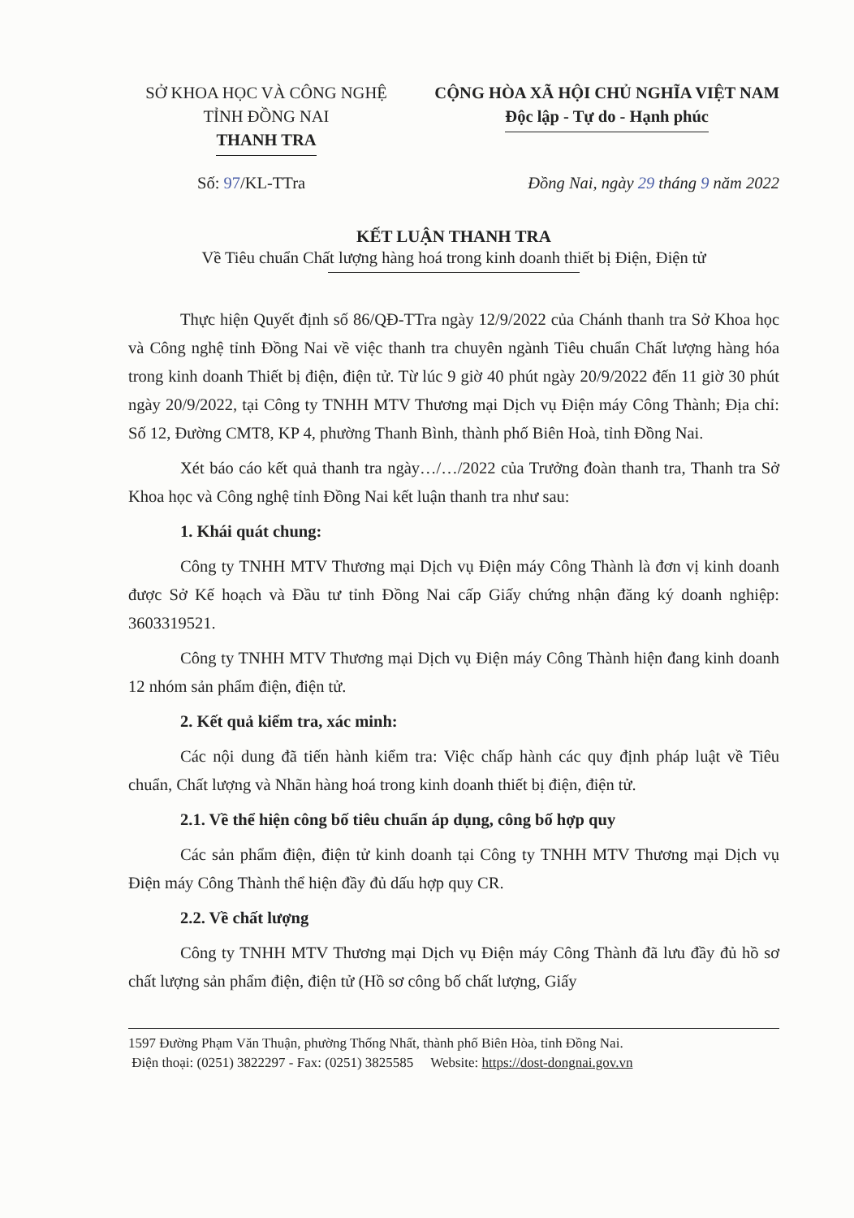SỞ KHOA HỌC VÀ CÔNG NGHỆ
TỈNH ĐỒNG NAI
THANH TRA
CỘNG HÒA XÃ HỘI CHỦ NGHĨA VIỆT NAM
Độc lập - Tự do - Hạnh phúc
Số: 97/KL-TTra Đồng Nai, ngày 29 tháng 9 năm 2022
KẾT LUẬN THANH TRA
Về Tiêu chuẩn Chất lượng hàng hoá trong kinh doanh thiết bị Điện, Điện tử
Thực hiện Quyết định số 86/QĐ-TTra ngày 12/9/2022 của Chánh thanh tra Sở Khoa học và Công nghệ tỉnh Đồng Nai về việc thanh tra chuyên ngành Tiêu chuẩn Chất lượng hàng hóa trong kinh doanh Thiết bị điện, điện tử. Từ lúc 9 giờ 40 phút ngày 20/9/2022 đến 11 giờ 30 phút ngày 20/9/2022, tại Công ty TNHH MTV Thương mại Dịch vụ Điện máy Công Thành; Địa chỉ: Số 12, Đường CMT8, KP 4, phường Thanh Bình, thành phố Biên Hoà, tỉnh Đồng Nai.
Xét báo cáo kết quả thanh tra ngày…/…/2022 của Trưởng đoàn thanh tra, Thanh tra Sở Khoa học và Công nghệ tỉnh Đồng Nai kết luận thanh tra như sau:
1. Khái quát chung:
Công ty TNHH MTV Thương mại Dịch vụ Điện máy Công Thành là đơn vị kinh doanh được Sở Kế hoạch và Đầu tư tỉnh Đồng Nai cấp Giấy chứng nhận đăng ký doanh nghiệp: 3603319521.
Công ty TNHH MTV Thương mại Dịch vụ Điện máy Công Thành hiện đang kinh doanh 12 nhóm sản phẩm điện, điện tử.
2. Kết quả kiểm tra, xác minh:
Các nội dung đã tiến hành kiểm tra: Việc chấp hành các quy định pháp luật về Tiêu chuẩn, Chất lượng và Nhãn hàng hoá trong kinh doanh thiết bị điện, điện tử.
2.1. Về thể hiện công bố tiêu chuẩn áp dụng, công bố hợp quy
Các sản phẩm điện, điện tử kinh doanh tại Công ty TNHH MTV Thương mại Dịch vụ Điện máy Công Thành thể hiện đầy đủ dấu hợp quy CR.
2.2. Về chất lượng
Công ty TNHH MTV Thương mại Dịch vụ Điện máy Công Thành đã lưu đầy đủ hồ sơ chất lượng sản phẩm điện, điện tử (Hồ sơ công bố chất lượng, Giấy
1597 Đường Phạm Văn Thuận, phường Thống Nhất, thành phố Biên Hòa, tỉnh Đồng Nai.
Điện thoại: (0251) 3822297 - Fax: (0251) 3825585 Website: https://dost-dongnai.gov.vn